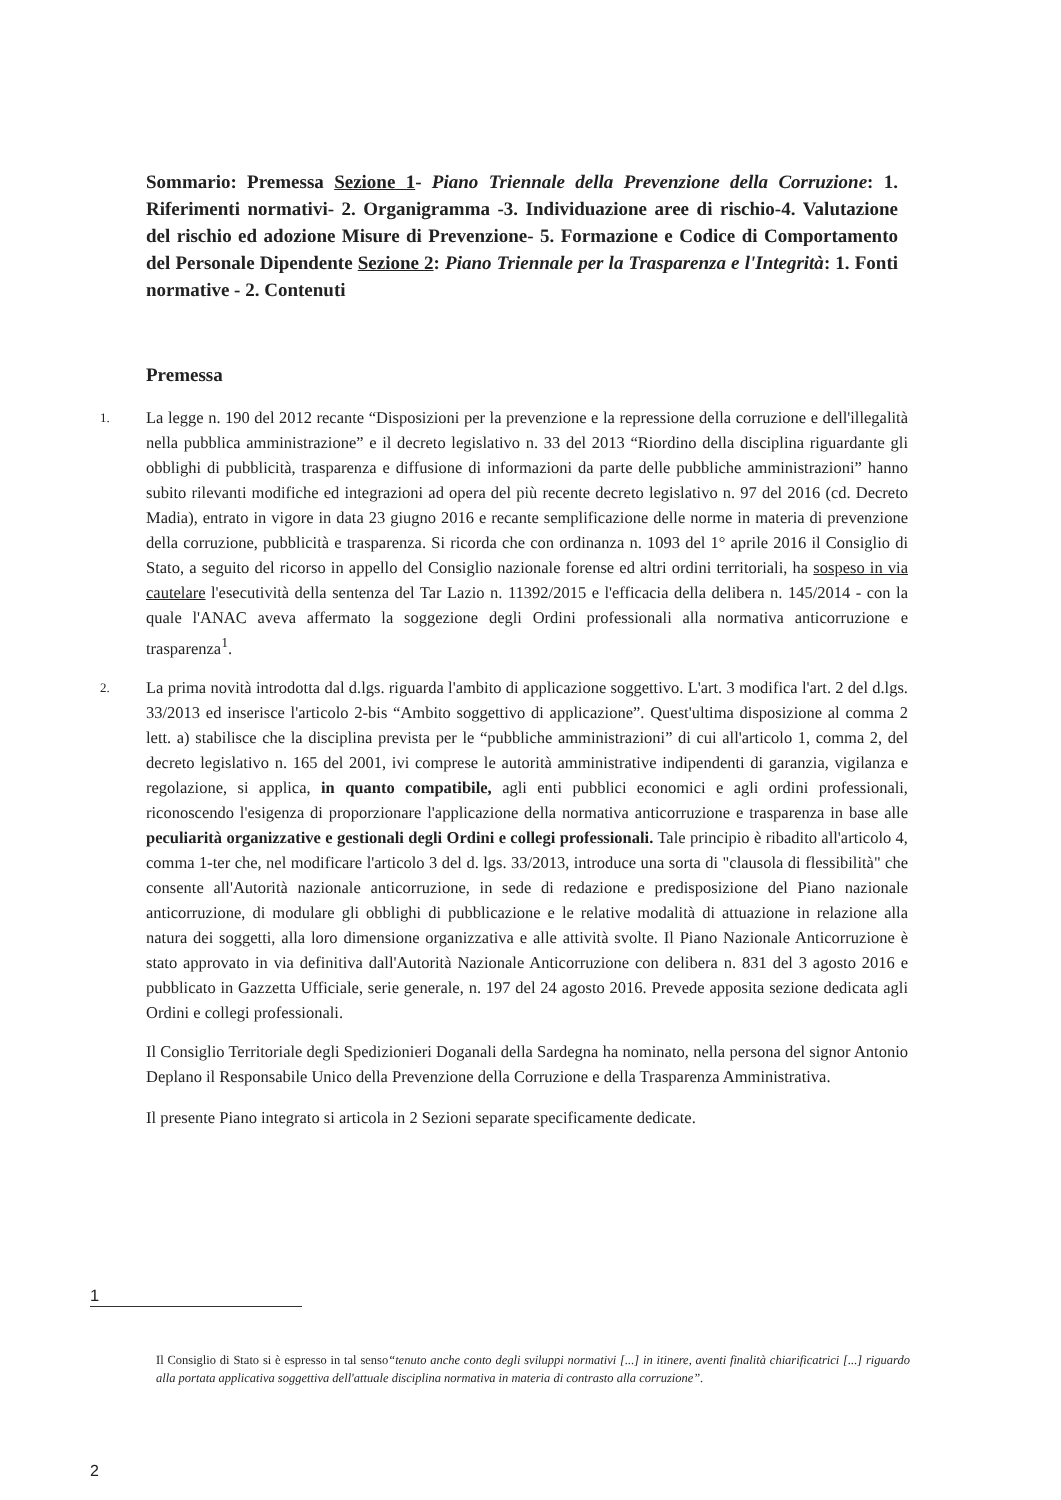Sommario: Premessa Sezione 1- Piano Triennale della Prevenzione della Corruzione: 1. Riferimenti normativi- 2. Organigramma -3. Individuazione aree di rischio-4. Valutazione del rischio ed adozione Misure di Prevenzione- 5. Formazione e Codice di Comportamento del Personale Dipendente Sezione 2: Piano Triennale per la Trasparenza e l'Integrità: 1. Fonti normative - 2. Contenuti
Premessa
1.
La legge n. 190 del 2012 recante “Disposizioni per la prevenzione e la repressione della corruzione e dell'illegalità nella pubblica amministrazione” e il decreto legislativo n. 33 del 2013 “Riordino della disciplina riguardante gli obblighi di pubblicità, trasparenza e diffusione di informazioni da parte delle pubbliche amministrazioni” hanno subito rilevanti modifiche ed integrazioni ad opera del più recente decreto legislativo n. 97 del 2016 (cd. Decreto Madia), entrato in vigore in data 23 giugno 2016 e recante semplificazione delle norme in materia di prevenzione della corruzione, pubblicità e trasparenza. Si ricorda che con ordinanza n. 1093 del 1° aprile 2016 il Consiglio di Stato, a seguito del ricorso in appello del Consiglio nazionale forense ed altri ordini territoriali, ha sospeso in via cautelare l'esecutività della sentenza del Tar Lazio n. 11392/2015 e l'efficacia della delibera n. 145/2014 - con la quale l'ANAC aveva affermato la soggezione degli Ordini professionali alla normativa anticorruzione e trasparenza<sup>1</sup>.
2.
La prima novità introdotta dal d.lgs. riguarda l'ambito di applicazione soggettivo. L'art. 3 modifica l'art. 2 del d.lgs. 33/2013 ed inserisce l'articolo 2-bis “Ambito soggettivo di applicazione”. Quest'ultima disposizione al comma 2 lett. a) stabilisce che la disciplina prevista per le “pubbliche amministrazioni” di cui all'articolo 1, comma 2, del decreto legislativo n. 165 del 2001, ivi comprese le autorità amministrative indipendenti di garanzia, vigilanza e regolazione, si applica, in quanto compatibile, agli enti pubblici economici e agli ordini professionali, riconoscendo l'esigenza di proporzionare l'applicazione della normativa anticorruzione e trasparenza in base alle peculiarità organizzative e gestionali degli Ordini e collegi professionali. Tale principio è ribadito all'articolo 4, comma 1-ter che, nel modificare l'articolo 3 del d. lgs. 33/2013, introduce una sorta di "clausola di flessibilità" che consente all'Autorità nazionale anticorruzione, in sede di redazione e predisposizione del Piano nazionale anticorruzione, di modulare gli obblighi di pubblicazione e le relative modalità di attuazione in relazione alla natura dei soggetti, alla loro dimensione organizzativa e alle attività svolte. Il Piano Nazionale Anticorruzione è stato approvato in via definitiva dall'Autorità Nazionale Anticorruzione con delibera n. 831 del 3 agosto 2016 e pubblicato in Gazzetta Ufficiale, serie generale, n. 197 del 24 agosto 2016. Prevede apposita sezione dedicata agli Ordini e collegi professionali.
Il Consiglio Territoriale degli Spedizionieri Doganali della Sardegna ha nominato, nella persona del signor Antonio Deplano il Responsabile Unico della Prevenzione della Corruzione e della Trasparenza Amministrativa.
Il presente Piano integrato si articola in 2 Sezioni separate specificamente dedicate.
1
Il Consiglio di Stato si è espresso in tal senso“tenuto anche conto degli sviluppi normativi [...] in itinere, aventi finalità chiarificatrici [...] riguardo alla portata applicativa soggettiva dell'attuale disciplina normativa in materia di contrasto alla corruzione”.
2